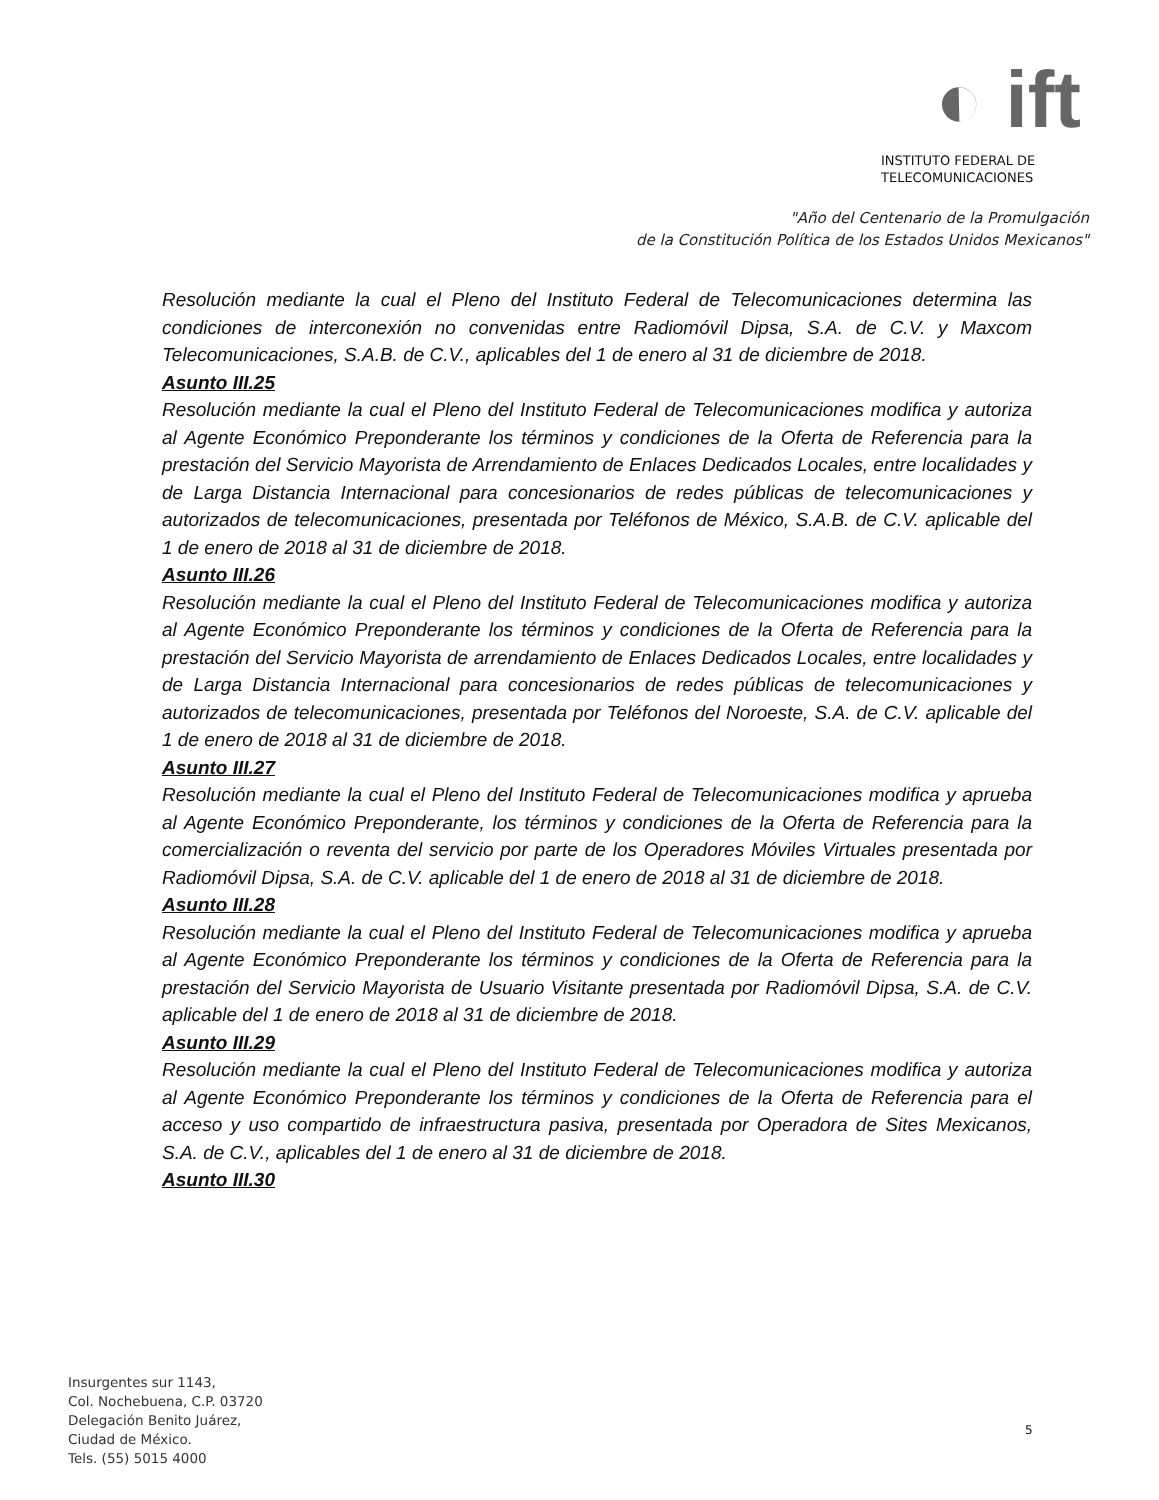◐ ift
INSTITUTO FEDERAL DE
TELECOMUNICACIONES
"Año del Centenario de la Promulgación
de la Constitución Política de los Estados Unidos Mexicanos"
Resolución mediante la cual el Pleno del Instituto Federal de Telecomunicaciones determina las condiciones de interconexión no convenidas entre Radiomóvil Dipsa, S.A. de C.V. y Maxcom Telecomunicaciones, S.A.B. de C.V., aplicables del 1 de enero al 31 de diciembre de 2018.
Asunto III.25
Resolución mediante la cual el Pleno del Instituto Federal de Telecomunicaciones modifica y autoriza al Agente Económico Preponderante los términos y condiciones de la Oferta de Referencia para la prestación del Servicio Mayorista de Arrendamiento de Enlaces Dedicados Locales, entre localidades y de Larga Distancia Internacional para concesionarios de redes públicas de telecomunicaciones y autorizados de telecomunicaciones, presentada por Teléfonos de México, S.A.B. de C.V. aplicable del 1 de enero de 2018 al 31 de diciembre de 2018.
Asunto III.26
Resolución mediante la cual el Pleno del Instituto Federal de Telecomunicaciones modifica y autoriza al Agente Económico Preponderante los términos y condiciones de la Oferta de Referencia para la prestación del Servicio Mayorista de arrendamiento de Enlaces Dedicados Locales, entre localidades y de Larga Distancia Internacional para concesionarios de redes públicas de telecomunicaciones y autorizados de telecomunicaciones, presentada por Teléfonos del Noroeste, S.A. de C.V. aplicable del 1 de enero de 2018 al 31 de diciembre de 2018.
Asunto III.27
Resolución mediante la cual el Pleno del Instituto Federal de Telecomunicaciones modifica y aprueba al Agente Económico Preponderante, los términos y condiciones de la Oferta de Referencia para la comercialización o reventa del servicio por parte de los Operadores Móviles Virtuales presentada por Radiomóvil Dipsa, S.A. de C.V. aplicable del 1 de enero de 2018 al 31 de diciembre de 2018.
Asunto III.28
Resolución mediante la cual el Pleno del Instituto Federal de Telecomunicaciones modifica y aprueba al Agente Económico Preponderante los términos y condiciones de la Oferta de Referencia para la prestación del Servicio Mayorista de Usuario Visitante presentada por Radiomóvil Dipsa, S.A. de C.V. aplicable del 1 de enero de 2018 al 31 de diciembre de 2018.
Asunto III.29
Resolución mediante la cual el Pleno del Instituto Federal de Telecomunicaciones modifica y autoriza al Agente Económico Preponderante los términos y condiciones de la Oferta de Referencia para el acceso y uso compartido de infraestructura pasiva, presentada por Operadora de Sites Mexicanos, S.A. de C.V., aplicables del 1 de enero al 31 de diciembre de 2018.
Asunto III.30
Insurgentes sur 1143,
Col. Nochebuena, C.P. 03720
Delegación Benito Juárez,
Ciudad de México.
Tels. (55) 5015 4000
5